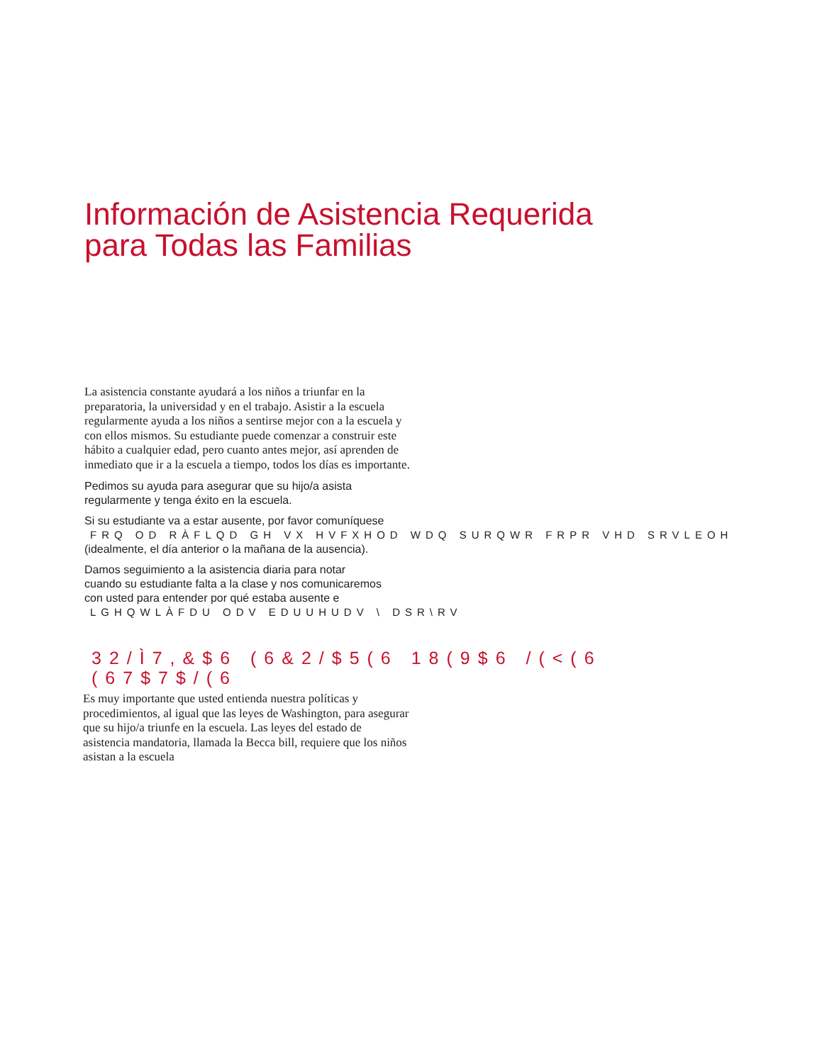Información de Asistencia Requerida
para Todas las Familias
La asistencia constante ayudará a los niños a triunfar en la preparatoria, la universidad y en el trabajo. Asistir a la escuela regularmente ayuda a los niños a sentirse mejor con a la escuela y con ellos mismos. Su estudiante puede comenzar a construir este hábito a cualquier edad, pero cuanto antes mejor, así aprenden de inmediato que ir a la escuela a tiempo, todos los días es importante.
Pedimos su ayuda para asegurar que su hijo/a asista
regularmente y tenga éxito en la escuela.
Si su estudiante va a estar ausente, por favor comuníquese
FRQ OD RÀFLQD GH VX HVFXHOD WDQ SURQWR FRPR VHD SRVLEOH
(idealmente, el día anterior o la mañana de la ausencia).
Damos seguimiento a la asistencia diaria para notar
cuando su estudiante falta a la clase y nos comunicaremos
con usted para entender por qué estaba ausente e
LGHQWLÀFDU ODV EDUUHUDV \ DSR\RV
32/Ì7,&$6 (6&2/$5(6 18(9$6 /(<(6
(67$7$/(6
Es muy importante que usted entienda nuestra políticas y procedimientos, al igual que las leyes de Washington, para asegurar que su hijo/a triunfe en la escuela. Las leyes del estado de asistencia mandatoria, llamada la Becca bill, requiere que los niños asistan a la escuela